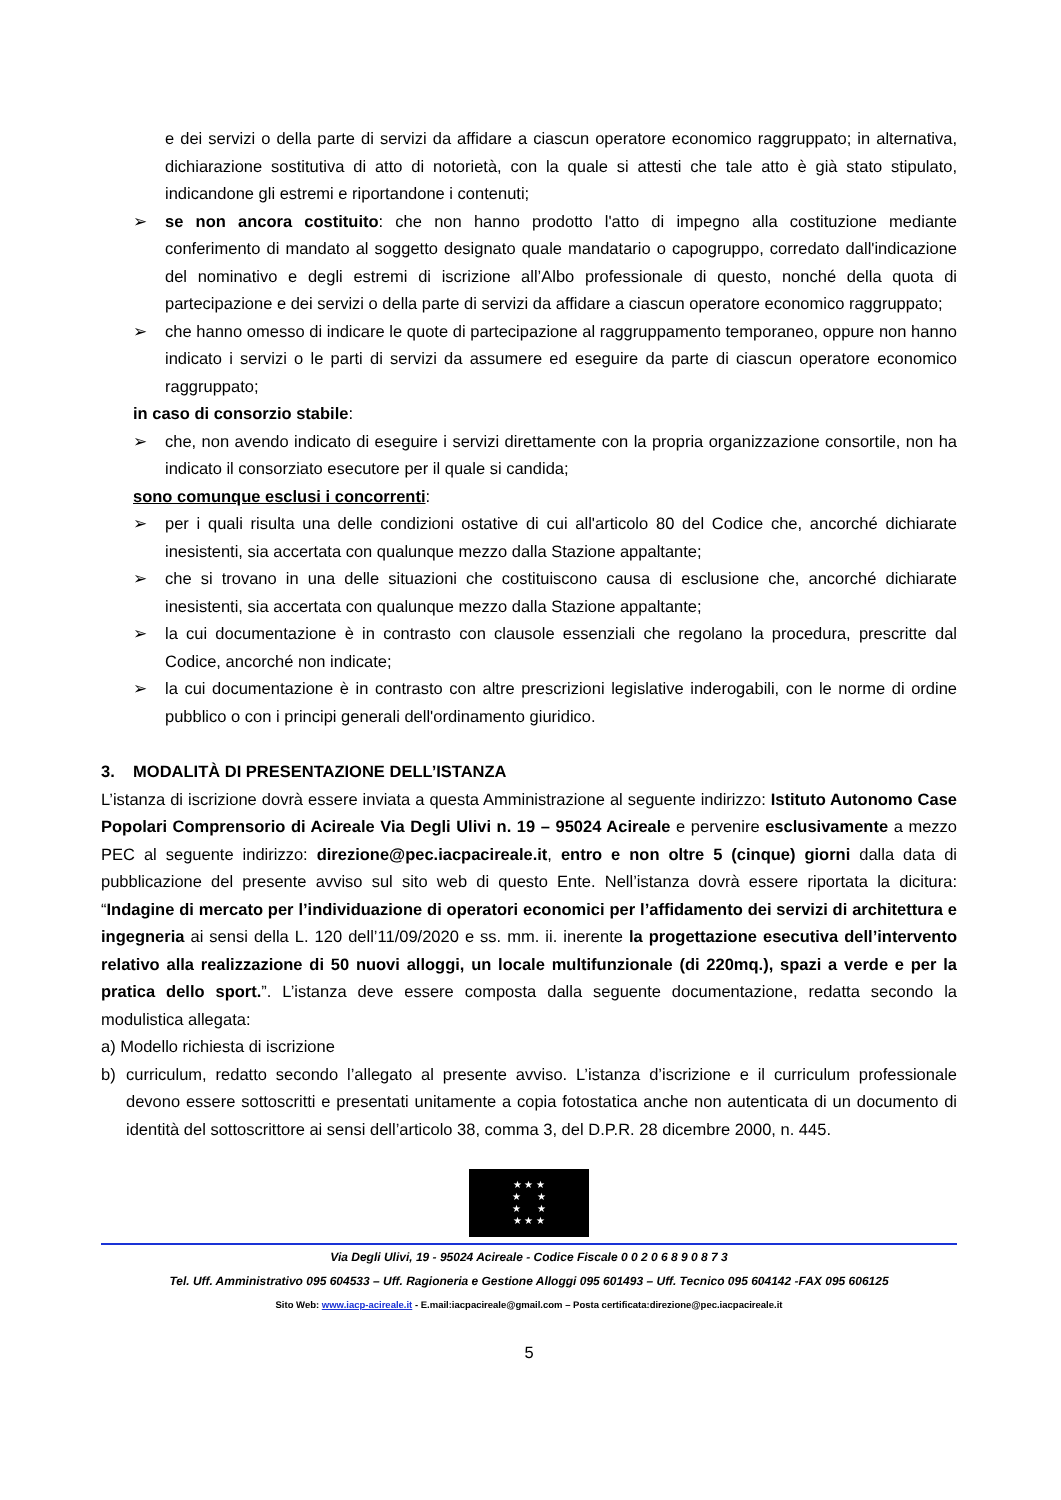e dei servizi o della parte di servizi da affidare a ciascun operatore economico raggruppato; in alternativa, dichiarazione sostitutiva di atto di notorietà, con la quale si attesti che tale atto è già stato stipulato, indicandone gli estremi e riportandone i contenuti;
➢ se non ancora costituito: che non hanno prodotto l'atto di impegno alla costituzione mediante conferimento di mandato al soggetto designato quale mandatario o capogruppo, corredato dall'indicazione del nominativo e degli estremi di iscrizione all’Albo professionale di questo, nonché della quota di partecipazione e dei servizi o della parte di servizi da affidare a ciascun operatore economico raggruppato;
➢ che hanno omesso di indicare le quote di partecipazione al raggruppamento temporaneo, oppure non hanno indicato i servizi o le parti di servizi da assumere ed eseguire da parte di ciascun operatore economico raggruppato;
in caso di consorzio stabile:
➢ che, non avendo indicato di eseguire i servizi direttamente con la propria organizzazione consortile, non ha indicato il consorziato esecutore per il quale si candida;
sono comunque esclusi i concorrenti:
➢ per i quali risulta una delle condizioni ostative di cui all'articolo 80 del Codice che, ancorché dichiarate inesistenti, sia accertata con qualunque mezzo dalla Stazione appaltante;
➢ che si trovano in una delle situazioni che costituiscono causa di esclusione che, ancorché dichiarate inesistenti, sia accertata con qualunque mezzo dalla Stazione appaltante;
➢ la cui documentazione è in contrasto con clausole essenziali che regolano la procedura, prescritte dal Codice, ancorché non indicate;
➢ la cui documentazione è in contrasto con altre prescrizioni legislative inderogabili, con le norme di ordine pubblico o con i principi generali dell'ordinamento giuridico.
3. MODALITÀ DI PRESENTAZIONE DELL’ISTANZA
L’istanza di iscrizione dovrà essere inviata a questa Amministrazione al seguente indirizzo: Istituto Autonomo Case Popolari Comprensorio di Acireale Via Degli Ulivi n. 19 – 95024 Acireale e pervenire esclusivamente a mezzo PEC al seguente indirizzo: direzione@pec.iacpacireale.it, entro e non oltre 5 (cinque) giorni dalla data di pubblicazione del presente avviso sul sito web di questo Ente. Nell’istanza dovrà essere riportata la dicitura: “Indagine di mercato per l’individuazione di operatori economici per l’affidamento dei servizi di architettura e ingegneria ai sensi della L. 120 dell’11/09/2020 e ss. mm. ii. inerente la progettazione esecutiva dell’intervento relativo alla realizzazione di 50 nuovi alloggi, un locale multifunzionale (di 220mq.), spazi a verde e per la pratica dello sport.”. L’istanza deve essere composta dalla seguente documentazione, redatta secondo la modulistica allegata:
a) Modello richiesta di iscrizione
b) curriculum, redatto secondo l’allegato al presente avviso. L’istanza d’iscrizione e il curriculum professionale devono essere sottoscritti e presentati unitamente a copia fotostatica anche non autenticata di un documento di identità del sottoscrittore ai sensi dell’articolo 38, comma 3, del D.P.R. 28 dicembre 2000, n. 445.
★ ★ ★
★ ★
★ ★
★ ★ ★
Via Degli Ulivi, 19 - 95024 Acireale - Codice Fiscale 0 0 2 0 6 8 9 0 8 7 3
Tel. Uff. Amministrativo 095 604533 – Uff. Ragioneria e Gestione Alloggi 095 601493 – Uff. Tecnico 095 604142 -FAX 095 606125
Sito Web: www.iacp-acireale.it - E.mail:iacpacireale@gmail.com – Posta certificata:direzione@pec.iacpacireale.it
5